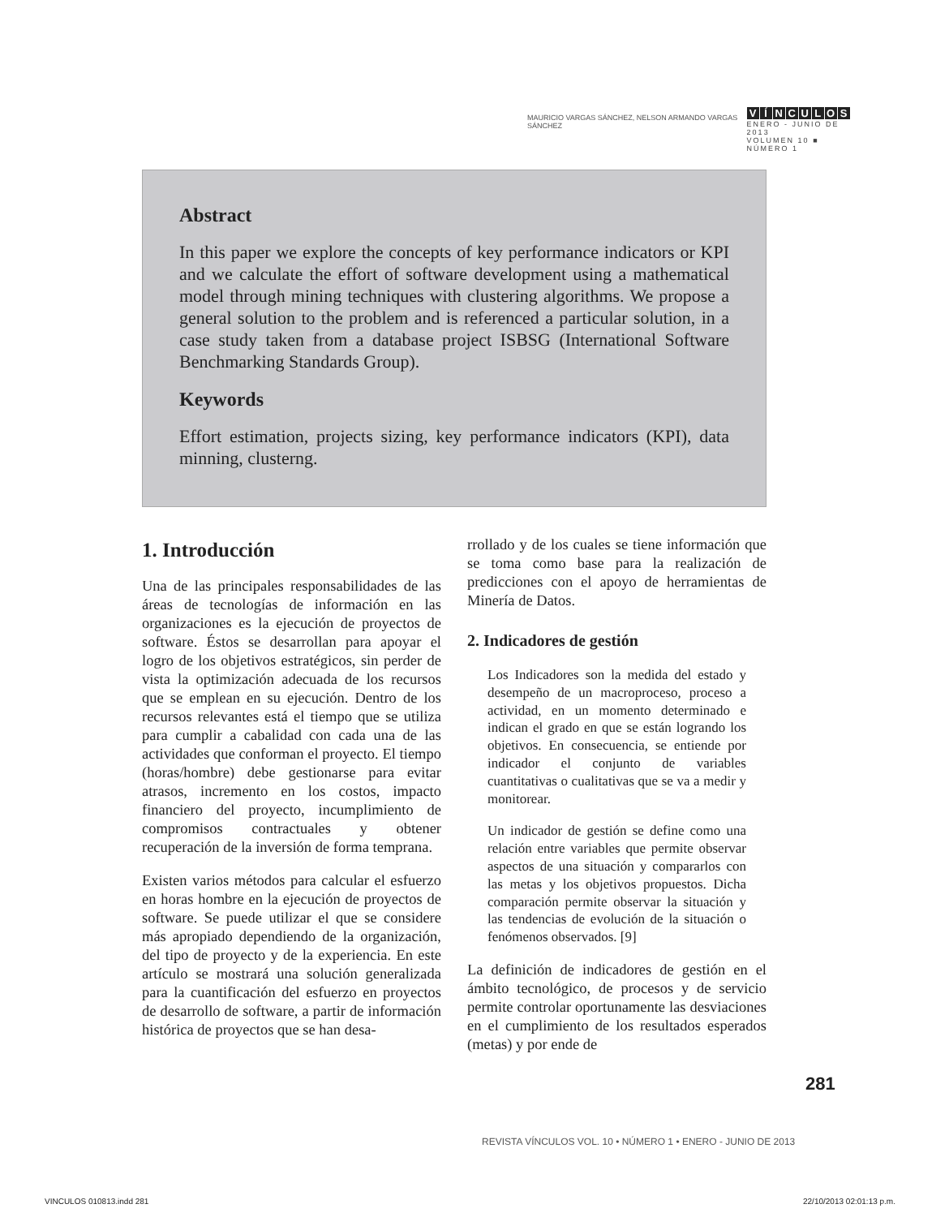MAURICIO VARGAS SÁNCHEZ, NELSON ARMANDO VARGAS SÁNCHEZ
VÍNCULOS
ENERO - JUNIO DE 2013
VOLUMEN 10 ■ NÚMERO 1
Abstract
In this paper we explore the concepts of key performance indicators or KPI and we calculate the effort of software development using a mathematical model through mining techniques with clustering algorithms. We propose a general solution to the problem and is referenced a particular solution, in a case study taken from a database project ISBSG (International Software Benchmarking Standards Group).
Keywords
Effort estimation, projects sizing, key performance indicators (KPI), data minning, clusterng.
1. Introducción
Una de las principales responsabilidades de las áreas de tecnologías de información en las organizaciones es la ejecución de proyectos de software. Éstos se desarrollan para apoyar el logro de los objetivos estratégicos, sin perder de vista la optimización adecuada de los recursos que se emplean en su ejecución. Dentro de los recursos relevantes está el tiempo que se utiliza para cumplir a cabalidad con cada una de las actividades que conforman el proyecto. El tiempo (horas/hombre) debe gestionarse para evitar atrasos, incremento en los costos, impacto financiero del proyecto, incumplimiento de compromisos contractuales y obtener recuperación de la inversión de forma temprana.
Existen varios métodos para calcular el esfuerzo en horas hombre en la ejecución de proyectos de software. Se puede utilizar el que se considere más apropiado dependiendo de la organización, del tipo de proyecto y de la experiencia. En este artículo se mostrará una solución generalizada para la cuantificación del esfuerzo en proyectos de desarrollo de software, a partir de información histórica de proyectos que se han desa-
rrollado y de los cuales se tiene información que se toma como base para la realización de predicciones con el apoyo de herramientas de Minería de Datos.
2. Indicadores de gestión
Los Indicadores son la medida del estado y desempeño de un macroproceso, proceso a actividad, en un momento determinado e indican el grado en que se están logrando los objetivos. En consecuencia, se entiende por indicador el conjunto de variables cuantitativas o cualitativas que se va a medir y monitorear.
Un indicador de gestión se define como una relación entre variables que permite observar aspectos de una situación y compararlos con las metas y los objetivos propuestos. Dicha comparación permite observar la situación y las tendencias de evolución de la situación o fenómenos observados. [9]
La definición de indicadores de gestión en el ámbito tecnológico, de procesos y de servicio permite controlar oportunamente las desviaciones en el cumplimiento de los resultados esperados (metas) y por ende de
281
REVISTA VÍNCULOS VOL. 10 • NÚMERO 1 • ENERO - JUNIO DE 2013
VINCULOS 010813.indd 281 22/10/2013 02:01:13 p.m.